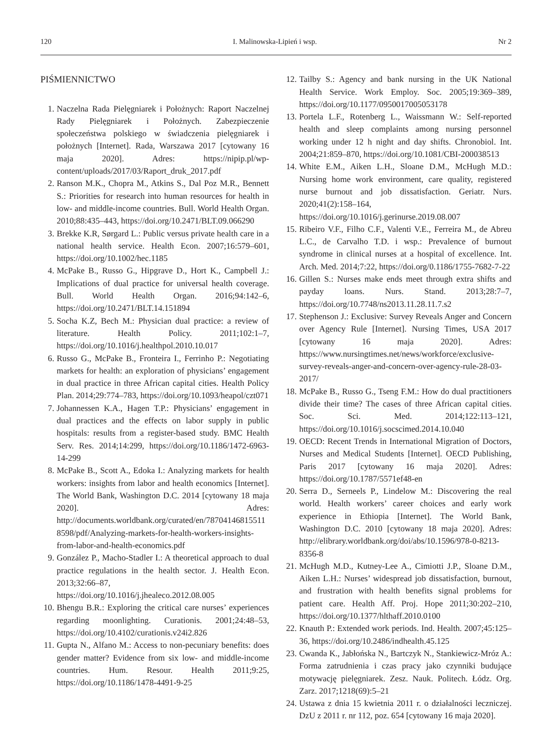120 I. Malinowska-Lipień i wsp. Nr 2
PIŚMIENNICTWO
1. Naczelna Rada Pielęgniarek i Położnych: Raport Naczelnej Rady Pielęgniarek i Położnych. Zabezpieczenie społeczeństwa polskiego w świadczenia pielęgniarek i położnych [Internet]. Rada, Warszawa 2017 [cytowany 16 maja 2020]. Adres: https://nipip.pl/wp-content/uploads/2017/03/Raport_druk_2017.pdf
2. Ranson M.K., Chopra M., Atkins S., Dal Poz M.R., Bennett S.: Priorities for research into human resources for health in low- and middle-income countries. Bull. World Health Organ. 2010;88:435–443, https://doi.org/10.2471/BLT.09.066290
3. Brekke K.R, Sørgard L.: Public versus private health care in a national health service. Health Econ. 2007;16:579–601, https://doi.org/10.1002/hec.1185
4. McPake B., Russo G., Hipgrave D., Hort K., Campbell J.: Implications of dual practice for universal health coverage. Bull. World Health Organ. 2016;94:142–6, https://doi.org/10.2471/BLT.14.151894
5. Socha K.Z, Bech M.: Physician dual practice: a review of literature. Health Policy. 2011;102:1–7, https://doi.org/10.1016/j.healthpol.2010.10.017
6. Russo G., McPake B., Fronteira I., Ferrinho P.: Negotiating markets for health: an exploration of physicians’ engagement in dual practice in three African capital cities. Health Policy Plan. 2014;29:774–783, https://doi.org/10.1093/heapol/czt071
7. Johannessen K.A., Hagen T.P.: Physicians’ engagement in dual practices and the effects on labor supply in public hospitals: results from a register-based study. BMC Health Serv. Res. 2014;14:299, https://doi.org/10.1186/1472-6963-14-299
8. McPake B., Scott A., Edoka I.: Analyzing markets for health workers: insights from labor and health economics [Internet]. The World Bank, Washington D.C. 2014 [cytowany 18 maja 2020]. Adres: http://documents.worldbank.org/curated/en/787041468155118598/pdf/Analyzing-markets-for-health-workers-insights-from-labor-and-health-economics.pdf
9. González P., Macho-Stadler I.: A theoretical approach to dual practice regulations in the health sector. J. Health Econ. 2013;32:66–87, https://doi.org/10.1016/j.jhealeco.2012.08.005
10. Bhengu B.R.: Exploring the critical care nurses’ experiences regarding moonlighting. Curationis. 2001;24:48–53, https://doi.org/10.4102/curationis.v24i2.826
11. Gupta N., Alfano M.: Access to non-pecuniary benefits: does gender matter? Evidence from six low- and middle-income countries. Hum. Resour. Health 2011;9:25, https://doi.org/10.1186/1478-4491-9-25
12. Tailby S.: Agency and bank nursing in the UK National Health Service. Work Employ. Soc. 2005;19:369–389, https://doi.org/10.1177/0950017005053178
13. Portela L.F., Rotenberg L., Waissmann W.: Self-reported health and sleep complaints among nursing personnel working under 12 h night and day shifts. Chronobiol. Int. 2004;21:859–870, https://doi.org/10.1081/CBI-200038513
14. White E.M., Aiken L.H., Sloane D.M., McHugh M.D.: Nursing home work environment, care quality, registered nurse burnout and job dissatisfaction. Geriatr. Nurs. 2020;41(2):158–164, https://doi.org/10.1016/j.gerinurse.2019.08.007
15. Ribeiro V.F., Filho C.F., Valenti V.E., Ferreira M., de Abreu L.C., de Carvalho T.D. i wsp.: Prevalence of burnout syndrome in clinical nurses at a hospital of excellence. Int. Arch. Med. 2014;7:22, https://doi.org/0.1186/1755-7682-7-22
16. Gillen S.: Nurses make ends meet through extra shifts and payday loans. Nurs. Stand. 2013;28:7–7, https://doi.org/10.7748/ns2013.11.28.11.7.s2
17. Stephenson J.: Exclusive: Survey Reveals Anger and Concern over Agency Rule [Internet]. Nursing Times, USA 2017 [cytowany 16 maja 2020]. Adres: https://www.nursingtimes.net/news/workforce/exclusive-survey-reveals-anger-and-concern-over-agency-rule-28-03-2017/
18. McPake B., Russo G., Tseng F.M.: How do dual practitioners divide their time? The cases of three African capital cities. Soc. Sci. Med. 2014;122:113–121, https://doi.org/10.1016/j.socscimed.2014.10.040
19. OECD: Recent Trends in International Migration of Doctors, Nurses and Medical Students [Internet]. OECD Publishing, Paris 2017 [cytowany 16 maja 2020]. Adres: https://doi.org/10.1787/5571ef48-en
20. Serra D., Serneels P., Lindelow M.: Discovering the real world. Health workers’ career choices and early work experience in Ethiopia [Internet]. The World Bank, Washington D.C. 2010 [cytowany 18 maja 2020]. Adres: http://elibrary.worldbank.org/doi/abs/10.1596/978-0-8213-8356-8
21. McHugh M.D., Kutney-Lee A., Cimiotti J.P., Sloane D.M., Aiken L.H.: Nurses’ widespread job dissatisfaction, burnout, and frustration with health benefits signal problems for patient care. Health Aff. Proj. Hope 2011;30:202–210, https://doi.org/10.1377/hlthaff.2010.0100
22. Knauth P.: Extended work periods. Ind. Health. 2007;45:125–36, https://doi.org/10.2486/indhealth.45.125
23. Cwanda K., Jabłońska N., Bartczyk N., Stankiewicz-Mróz A.: Forma zatrudnienia i czas pracy jako czynniki budujące motywację pielęgniarek. Zesz. Nauk. Politech. Łódz. Org. Zarz. 2017;1218(69):5–21
24. Ustawa z dnia 15 kwietnia 2011 r. o działalności leczniczej. DzU z 2011 r. nr 112, poz. 654 [cytowany 16 maja 2020].